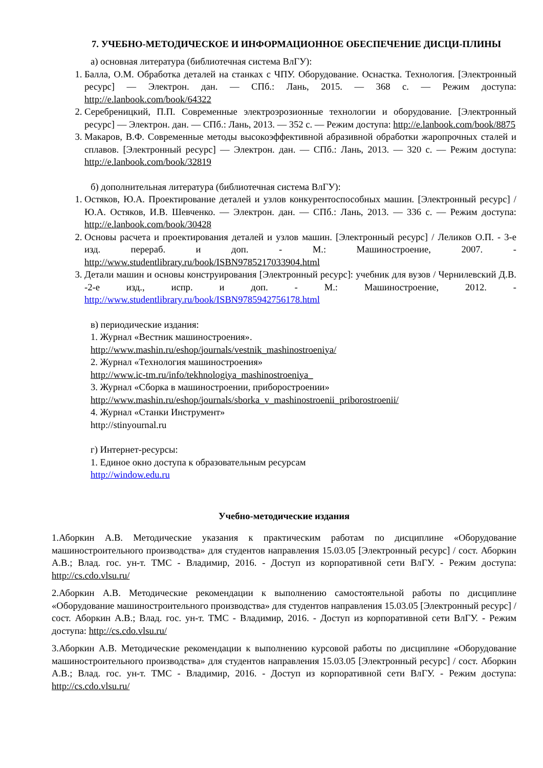7. УЧЕБНО-МЕТОДИЧЕСКОЕ И ИНФОРМАЦИОННОЕ ОБЕСПЕЧЕНИЕ ДИСЦИ-ПЛИНЫ
а) основная литература (библиотечная система ВлГУ):
1. Балла, О.М. Обработка деталей на станках с ЧПУ. Оборудование. Оснастка. Технология. [Электронный ресурс] — Электрон. дан. — СПб.: Лань, 2015. — 368 с. — Режим доступа: http://e.lanbook.com/book/64322
2. Серебреницкий, П.П. Современные электроэрозионные технологии и оборудование. [Электронный ресурс] — Электрон. дан. — СПб.: Лань, 2013. — 352 с. — Режим доступа: http://e.lanbook.com/book/8875
3. Макаров, В.Ф. Современные методы высокоэффективной абразивной обработки жаропрочных сталей и сплавов. [Электронный ресурс] — Электрон. дан. — СПб.: Лань, 2013. — 320 с. — Режим доступа: http://e.lanbook.com/book/32819
б) дополнительная литература (библиотечная система ВлГУ):
1. Остяков, Ю.А. Проектирование деталей и узлов конкурентоспособных машин. [Электронный ресурс] / Ю.А. Остяков, И.В. Шевченко. — Электрон. дан. — СПб.: Лань, 2013. — 336 с. — Режим доступа: http://e.lanbook.com/book/30428
2. Основы расчета и проектирования деталей и узлов машин. [Электронный ресурс] / Леликов О.П. - 3-е изд. перераб. и доп. - М.: Машиностроение, 2007. - http://www.studentlibrary.ru/book/ISBN9785217033904.html
3. Детали машин и основы конструирования [Электронный ресурс]: учебник для вузов / Чернилевский Д.В. -2-е изд., испр. и доп. - М.: Машиностроение, 2012. - http://www.studentlibrary.ru/book/ISBN9785942756178.html
в) периодические издания:
1. Журнал «Вестник машиностроения».
http://www.mashin.ru/eshop/journals/vestnik_mashinostroeniya/
2. Журнал «Технология машиностроения»
http://www.ic-tm.ru/info/tekhnologiya_mashinostroeniya_
3. Журнал «Сборка в машиностроении, приборостроении»
http://www.mashin.ru/eshop/journals/sborka_v_mashinostroenii_priborostroenii/
4. Журнал «Станки Инструмент»
http://stinyournal.ru
г) Интернет-ресурсы:
1. Единое окно доступа к образовательным ресурсам
http://window.edu.ru
Учебно-методические издания
1.Аборкин А.В. Методические указания к практическим работам по дисциплине «Оборудование машиностроительного производства» для студентов направления 15.03.05 [Электронный ресурс] / сост. Аборкин А.В.; Влад. гос. ун-т. ТМС - Владимир, 2016. - Доступ из корпоративной сети ВлГУ. - Режим доступа: http://cs.cdo.vlsu.ru/
2.Аборкин А.В. Методические рекомендации к выполнению самостоятельной работы по дисциплине «Оборудование машиностроительного производства» для студентов направления 15.03.05 [Электронный ресурс] / сост. Аборкин А.В.; Влад. гос. ун-т. ТМС - Владимир, 2016. - Доступ из корпоративной сети ВлГУ. - Режим доступа: http://cs.cdo.vlsu.ru/
3.Аборкин А.В. Методические рекомендации к выполнению курсовой работы по дисциплине «Оборудование машиностроительного производства» для студентов направления 15.03.05 [Электронный ресурс] / сост. Аборкин А.В.; Влад. гос. ун-т. ТМС - Владимир, 2016. - Доступ из корпоративной сети ВлГУ. - Режим доступа: http://cs.cdo.vlsu.ru/